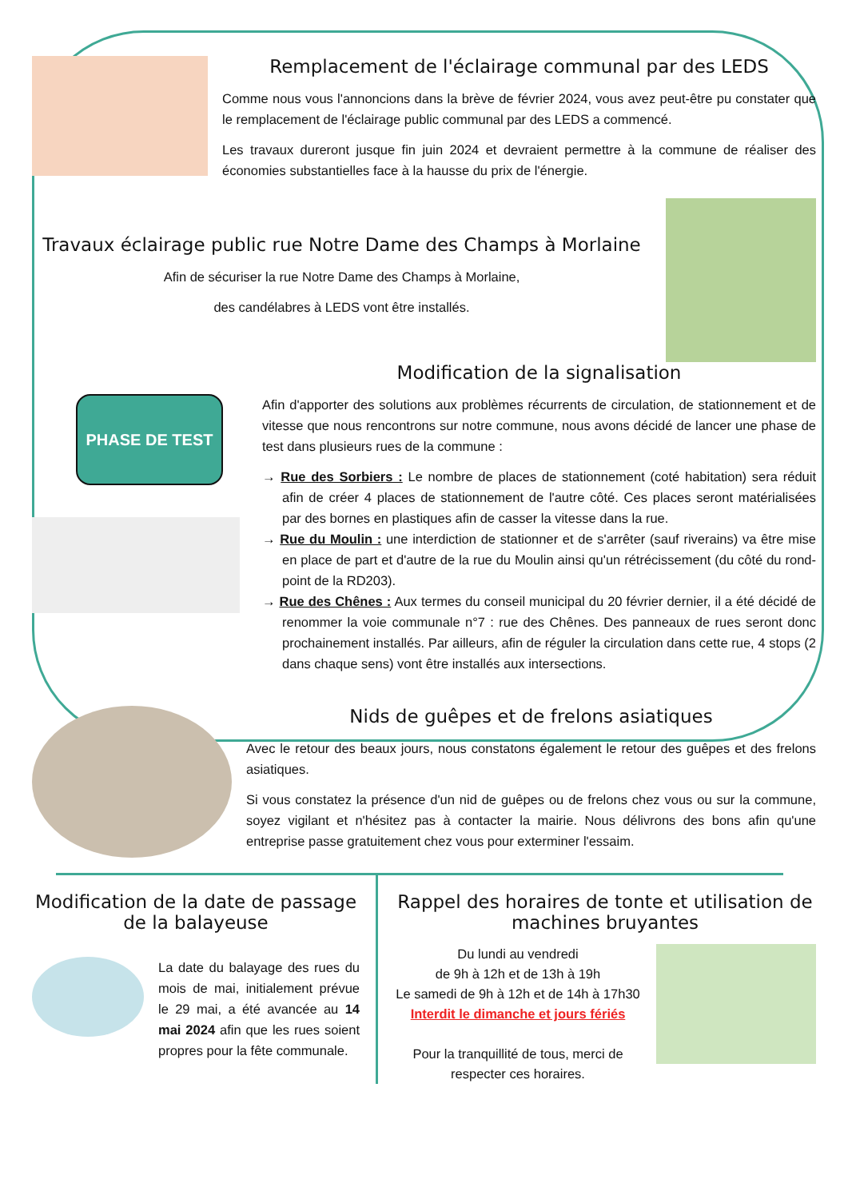Remplacement de l'éclairage communal par des LEDS
Comme nous vous l'annoncions dans la brève de février 2024, vous avez peut-être pu constater que le remplacement de l'éclairage public communal par des LEDS a commencé.
Les travaux dureront jusque fin juin 2024 et devraient permettre à la commune de réaliser des économies substantielles face à la hausse du prix de l'énergie.
Travaux éclairage public rue Notre Dame des Champs à Morlaine
Afin de sécuriser la rue Notre Dame des Champs à Morlaine,
des candélabres à LEDS vont être installés.
PHASE DE TEST
Modification de la signalisation
Afin d'apporter des solutions aux problèmes récurrents de circulation, de stationnement et de vitesse que nous rencontrons sur notre commune, nous avons décidé de lancer une phase de test dans plusieurs rues de la commune :
→ Rue des Sorbiers : Le nombre de places de stationnement (coté habitation) sera réduit afin de créer 4 places de stationnement de l'autre côté. Ces places seront matérialisées par des bornes en plastiques afin de casser la vitesse dans la rue.
→ Rue du Moulin : une interdiction de stationner et de s'arrêter (sauf riverains) va être mise en place de part et d'autre de la rue du Moulin ainsi qu'un rétrécissement (du côté du rond-point de la RD203).
→ Rue des Chênes : Aux termes du conseil municipal du 20 février dernier, il a été décidé de renommer la voie communale n°7 : rue des Chênes. Des panneaux de rues seront donc prochainement installés. Par ailleurs, afin de réguler la circulation dans cette rue, 4 stops (2 dans chaque sens) vont être installés aux intersections.
Nids de guêpes et de frelons asiatiques
Avec le retour des beaux jours, nous constatons également le retour des guêpes et des frelons asiatiques.
Si vous constatez la présence d'un nid de guêpes ou de frelons chez vous ou sur la commune, soyez vigilant et n'hésitez pas à contacter la mairie. Nous délivrons des bons afin qu'une entreprise passe gratuitement chez vous pour exterminer l'essaim.
Modification de la date de passage de la balayeuse
La date du balayage des rues du mois de mai, initialement prévue le 29 mai, a été avancée au 14 mai 2024 afin que les rues soient propres pour la fête communale.
Rappel des horaires de tonte et utilisation de machines bruyantes
Du lundi au vendredi
de 9h à 12h et de 13h à 19h
Le samedi de 9h à 12h et de 14h à 17h30
Interdit le dimanche et jours fériés
Pour la tranquillité de tous, merci de respecter ces horaires.